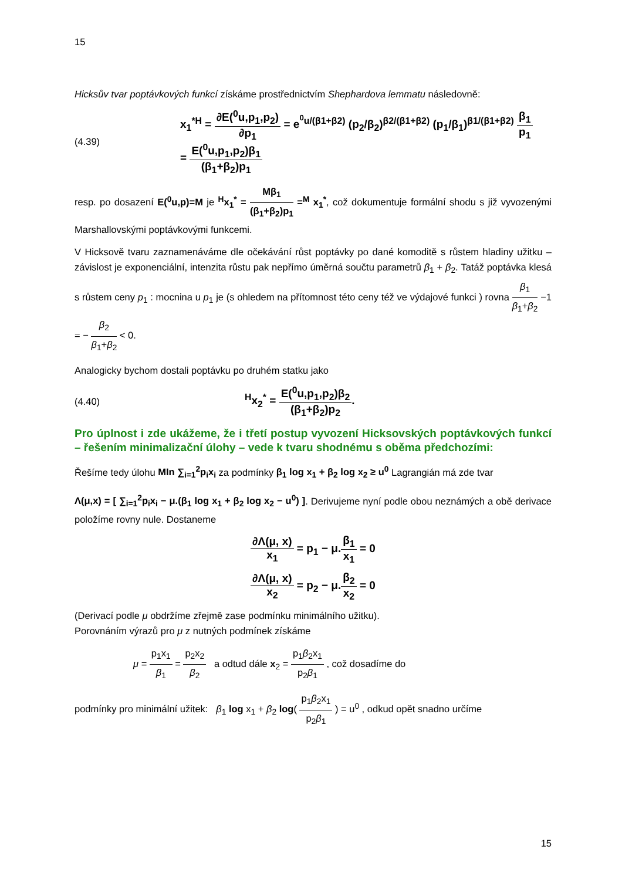15
Hicksův tvar poptávkových funkcí získáme prostřednictvím Shephardova lemmatu následovně:
(4.39)
x<sub>1</sub><sup>*H</sup> = ∂E(<sup>0</sup>u,p<sub>1</sub>,p<sub>2</sub>) ∂p<sub>1</sub> = e<sup><sup>0</sup>u/(β1+β2)</sup> (p<sub>2</sub>/β<sub>2</sub>)<sup>β2/(β1+β2)</sup> (p<sub>1</sub>/β<sub>1</sub>)<sup>β1/(β1+β2)</sup> β<sub>1</sub> p<sub>1</sub>
= E(<sup>0</sup>u,p<sub>1</sub>,p<sub>2</sub>)β<sub>1</sub> (β<sub>1</sub>+β<sub>2</sub>)p<sub>1</sub>
resp. po dosazení E(<sup>0</sup>u,p)=M je <sup>H</sup>x<sub>1</sub><sup>*</sup> = Mβ<sub>1</sub> (β<sub>1</sub>+β<sub>2</sub>)p<sub>1</sub> =<sup>M</sup> x<sub>1</sub><sup>*</sup>, což dokumentuje formální shodu s již vyvozenými Marshallovskými poptávkovými funkcemi.
V Hicksově tvaru zaznamenáváme dle očekávání růst poptávky po dané komoditě s růstem hladiny užitku – závislost je exponenciální, intenzita růstu pak nepřímo úměrná součtu parametrů β<sub>1</sub> + β<sub>2</sub>. Tatáž poptávka klesá s růstem ceny p<sub>1</sub> : mocnina u p<sub>1</sub> je (s ohledem na přítomnost této ceny též ve výdajové funkci ) rovna β<sub>1</sub> β<sub>1</sub>+β<sub>2</sub> −1 = − β<sub>2</sub> β<sub>1</sub>+β<sub>2</sub> < 0.
Analogicky bychom dostali poptávku po druhém statku jako
(4.40)
<sup>H</sup>x<sub>2</sub><sup>*</sup> = E(<sup>0</sup>u,p<sub>1</sub>,p<sub>2</sub>)β<sub>2</sub> (β<sub>1</sub>+β<sub>2</sub>)p<sub>2</sub>.
Pro úplnost i zde ukážeme, že i třetí postup vyvození Hicksovských poptávkových funkcí – řešením minimalizační úlohy – vede k tvaru shodnému s oběma předchozími:
Řešíme tedy úlohu MIn ∑<sub>i=1</sub><sup>2</sup>p<sub>i</sub>x<sub>i</sub> za podmínky β<sub>1</sub> log x<sub>1</sub> + β<sub>2</sub> log x<sub>2</sub> ≥ u<sup>0</sup> Lagrangián má zde tvar
Λ(μ,x) = [ ∑<sub>i=1</sub><sup>2</sup>p<sub>i</sub>x<sub>i</sub> − μ.(β<sub>1</sub> log x<sub>1</sub> + β<sub>2</sub> log x<sub>2</sub> − u<sup>0</sup>) ]. Derivujeme nyní podle obou neznámých a obě derivace položíme rovny nule. Dostaneme
∂Λ(μ, x) x<sub>1</sub> = p<sub>1</sub> − μ.β<sub>1</sub> x<sub>1</sub> = 0
∂Λ(μ, x) x<sub>2</sub> = p<sub>2</sub> − μ.β<sub>2</sub> x<sub>2</sub> = 0
(Derivací podle μ obdržíme zřejmě zase podmínku minimálního užitku).
Porovnáním výrazů pro μ z nutných podmínek získáme
μ = p<sub>1</sub>x<sub>1</sub> β<sub>1</sub> = p<sub>2</sub>x<sub>2</sub> β<sub>2</sub> a odtud dále x<sub>2</sub> = p<sub>1</sub>β<sub>2</sub>x<sub>1</sub> p<sub>2</sub>β<sub>1</sub> , což dosadíme do
podmínky pro minimální užitek: β<sub>1</sub> log x<sub>1</sub> + β<sub>2</sub> log( p<sub>1</sub>β<sub>2</sub>x<sub>1</sub> p<sub>2</sub>β<sub>1</sub> ) = u<sup>0</sup> , odkud opět snadno určíme
15